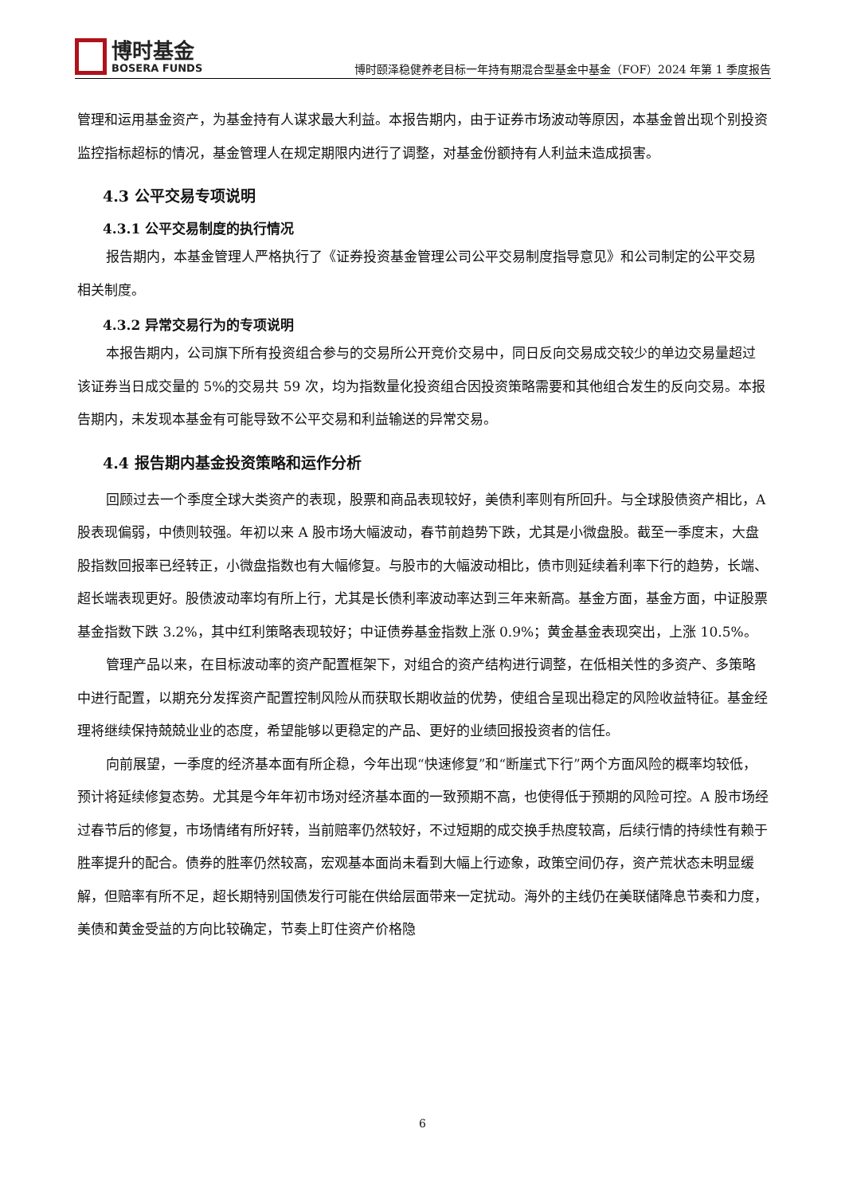博时基金
BOSERA FUNDS
博时颐泽稳健养老目标一年持有期混合型基金中基金（FOF）2024 年第 1 季度报告
管理和运用基金资产，为基金持有人谋求最大利益。本报告期内，由于证券市场波动等原因，本基金曾出现个别投资监控指标超标的情况，基金管理人在规定期限内进行了调整，对基金份额持有人利益未造成损害。
4.3 公平交易专项说明
4.3.1 公平交易制度的执行情况
报告期内，本基金管理人严格执行了《证券投资基金管理公司公平交易制度指导意见》和公司制定的公平交易相关制度。
4.3.2 异常交易行为的专项说明
本报告期内，公司旗下所有投资组合参与的交易所公开竞价交易中，同日反向交易成交较少的单边交易量超过该证券当日成交量的 5%的交易共 59 次，均为指数量化投资组合因投资策略需要和其他组合发生的反向交易。本报告期内，未发现本基金有可能导致不公平交易和利益输送的异常交易。
4.4 报告期内基金投资策略和运作分析
回顾过去一个季度全球大类资产的表现，股票和商品表现较好，美债利率则有所回升。与全球股债资产相比，A 股表现偏弱，中债则较强。年初以来 A 股市场大幅波动，春节前趋势下跌，尤其是小微盘股。截至一季度末，大盘股指数回报率已经转正，小微盘指数也有大幅修复。与股市的大幅波动相比，债市则延续着利率下行的趋势，长端、超长端表现更好。股债波动率均有所上行，尤其是长债利率波动率达到三年来新高。基金方面，基金方面，中证股票基金指数下跌 3.2%，其中红利策略表现较好；中证债券基金指数上涨 0.9%；黄金基金表现突出，上涨 10.5%。
管理产品以来，在目标波动率的资产配置框架下，对组合的资产结构进行调整，在低相关性的多资产、多策略中进行配置，以期充分发挥资产配置控制风险从而获取长期收益的优势，使组合呈现出稳定的风险收益特征。基金经理将继续保持兢兢业业的态度，希望能够以更稳定的产品、更好的业绩回报投资者的信任。
向前展望，一季度的经济基本面有所企稳，今年出现“快速修复”和“断崖式下行”两个方面风险的概率均较低，预计将延续修复态势。尤其是今年年初市场对经济基本面的一致预期不高，也使得低于预期的风险可控。A 股市场经过春节后的修复，市场情绪有所好转，当前赔率仍然较好，不过短期的成交换手热度较高，后续行情的持续性有赖于胜率提升的配合。债券的胜率仍然较高，宏观基本面尚未看到大幅上行迹象，政策空间仍存，资产荒状态未明显缓解，但赔率有所不足，超长期特别国债发行可能在供给层面带来一定扰动。海外的主线仍在美联储降息节奏和力度，美债和黄金受益的方向比较确定，节奏上盯住资产价格隐
6